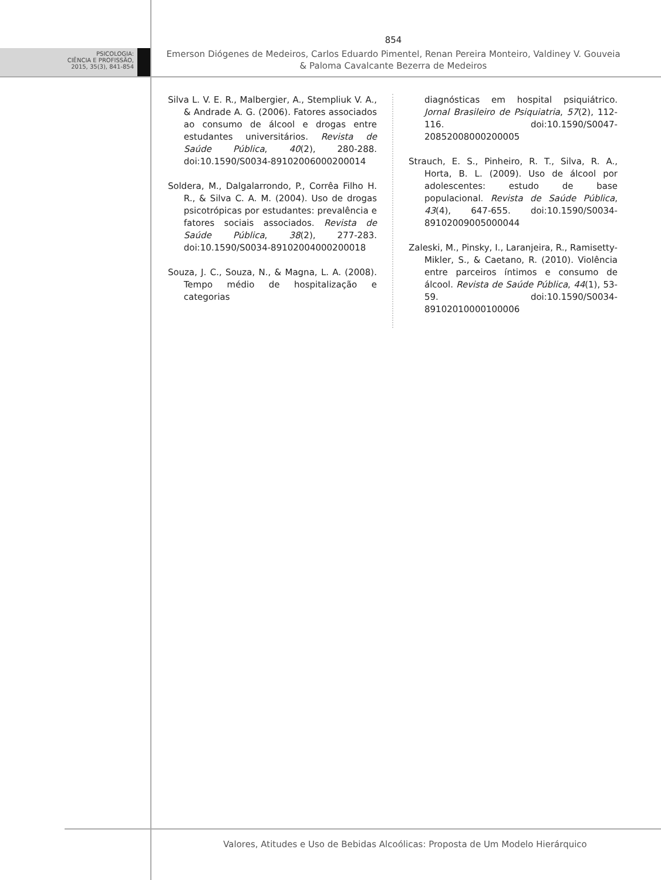PSICOLOGIA:
CIÊNCIA E PROFISSÃO,
2015, 35(3), 841-854
854
Emerson Diógenes de Medeiros, Carlos Eduardo Pimentel, Renan Pereira Monteiro, Valdiney V. Gouveia
& Paloma Cavalcante Bezerra de Medeiros
Silva L. V. E. R., Malbergier, A., Stempliuk V. A., & Andrade A. G. (2006). Fatores associados ao consumo de álcool e drogas entre estudantes universitários. Revista de Saúde Pública, 40(2), 280-288. doi:10.1590/S0034-89102006000200014
Soldera, M., Dalgalarrondo, P., Corrêa Filho H. R., & Silva C. A. M. (2004). Uso de drogas psicotrópicas por estudantes: prevalência e fatores sociais associados. Revista de Saúde Pública, 38(2), 277-283. doi:10.1590/S0034-89102004000200018
Souza, J. C., Souza, N., & Magna, L. A. (2008). Tempo médio de hospitalização e categorias
diagnósticas em hospital psiquiátrico. Jornal Brasileiro de Psiquiatria, 57(2), 112-116. doi:10.1590/S0047-20852008000200005
Strauch, E. S., Pinheiro, R. T., Silva, R. A., Horta, B. L. (2009). Uso de álcool por adolescentes: estudo de base populacional. Revista de Saúde Pública, 43(4), 647-655. doi:10.1590/S0034-89102009005000044
Zaleski, M., Pinsky, I., Laranjeira, R., Ramisetty-Mikler, S., & Caetano, R. (2010). Violência entre parceiros íntimos e consumo de álcool. Revista de Saúde Pública, 44(1), 53-59. doi:10.1590/S0034-89102010000100006
Valores, Atitudes e Uso de Bebidas Alcoólicas: Proposta de Um Modelo Hierárquico